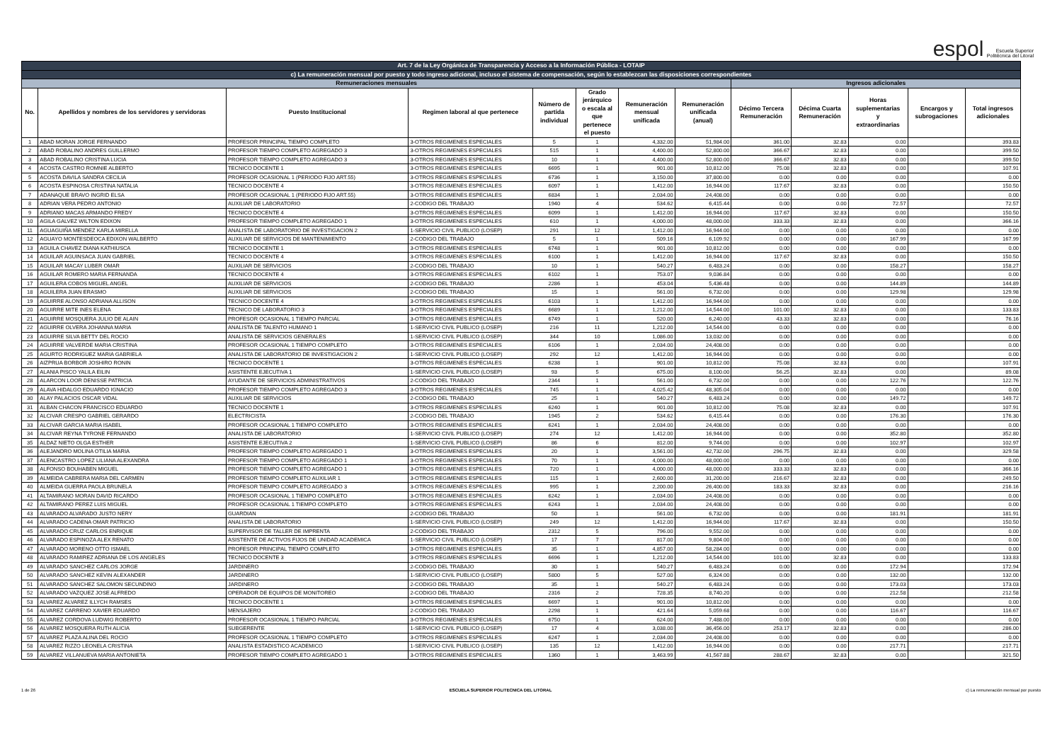espol Escuela Superior
Politécnica del Litoral
| Art. 7 de la Ley Orgánica de Transparencia y Acceso a la Información Pública - LOTAIP | | | | | | | | | | | | |
| --- | --- | --- | --- | --- | --- | --- | --- | --- | --- | --- | --- | --- |
| c) La remuneración mensual por puesto y todo ingreso adicional, incluso el sistema de compensación, según lo establezcan las disposiciones correspondientes | | | | | | | | | | | | |
| Remuneraciones mensuales | | | | | | | | Ingresos adicionales | | | | |
| No. | Apellidos y nombres de los servidores y servidoras | Puesto Institucional | Regimen laboral al que pertenece | Número de partida individual | Grado jerárquico o escala al que pertenece el puesto | Remuneración mensual unificada | Remuneración unificada (anual) | Décimo Tercera Remuneración | Décima Cuarta Remuneración | Horas suplementarias y extraordinarias | Encargos y subrogaciones | Total ingresos adicionales |
| 1 | ABAD MORAN JORGE FERNANDO | PROFESOR PRINCIPAL TIEMPO COMPLETO | 3-OTROS REGIMENES ESPECIALES | 5 | 1 | 4,332.00 | 51,984.00 | 361.00 | 32.83 | 0.00 | | 393.83 |
| 2 | ABAD ROBALINO ANDRES GUILLERMO | PROFESOR TIEMPO COMPLETO AGREGADO 3 | 3-OTROS REGIMENES ESPECIALES | 515 | 1 | 4,400.00 | 52,800.00 | 366.67 | 32.83 | 0.00 | | 399.50 |
| 3 | ABAD ROBALINO CRISTINA LUCIA | PROFESOR TIEMPO COMPLETO AGREGADO 3 | 3-OTROS REGIMENES ESPECIALES | 10 | 1 | 4,400.00 | 52,800.00 | 366.67 | 32.83 | 0.00 | | 399.50 |
| 4 | ACOSTA CASTRO ROMNIE ALBERTO | TECNICO DOCENTE 1 | 3-OTROS REGIMENES ESPECIALES | 6695 | 1 | 901.00 | 10,812.00 | 75.08 | 32.83 | 0.00 | | 107.91 |
| 5 | ACOSTA DAVILA SANDRA CECILIA | PROFESOR OCASIONAL 1 (PERIODO FIJO ART.55) | 3-OTROS REGIMENES ESPECIALES | 6736 | 1 | 3,150.00 | 37,800.00 | 0.00 | 0.00 | 0.00 | | 0.00 |
| 6 | ACOSTA ESPINOSA CRISTINA NATALIA | TECNICO DOCENTE 4 | 3-OTROS REGIMENES ESPECIALES | 6097 | 1 | 1,412.00 | 16,944.00 | 117.67 | 32.83 | 0.00 | | 150.50 |
| 7 | ADANAQUE BRAVO INGRID ELSA | PROFESOR OCASIONAL 1 (PERIODO FIJO ART.55) | 3-OTROS REGIMENES ESPECIALES | 6834 | 1 | 2,034.00 | 24,408.00 | 0.00 | 0.00 | 0.00 | | 0.00 |
| 8 | ADRIAN VERA PEDRO ANTONIO | AUXILIAR DE LABORATORIO | 2-CODIGO DEL TRABAJO | 1940 | 4 | 534.62 | 6,415.44 | 0.00 | 0.00 | 72.57 | | 72.57 |
| 9 | ADRIANO MACAS ARMANDO FREDY | TECNICO DOCENTE 4 | 3-OTROS REGIMENES ESPECIALES | 6099 | 1 | 1,412.00 | 16,944.00 | 117.67 | 32.83 | 0.00 | | 150.50 |
| 10 | AGILA GALVEZ WILTON EDIXON | PROFESOR TIEMPO COMPLETO AGREGADO 1 | 3-OTROS REGIMENES ESPECIALES | 610 | 1 | 4,000.00 | 48,000.00 | 333.33 | 32.83 | 0.00 | | 366.16 |
| 11 | AGUAGUIÑA MENDEZ KARLA MIRELLA | ANALISTA DE LABORATORIO DE INVESTIGACION 2 | 1-SERVICIO CIVIL PUBLICO (LOSEP) | 291 | 12 | 1,412.00 | 16,944.00 | 0.00 | 0.00 | 0.00 | | 0.00 |
| 12 | AGUAYO MONTESDEOCA EDIXON WALBERTO | AUXILIAR DE SERVICIOS DE MANTENIMIENTO | 2-CODIGO DEL TRABAJO | 5 | 1 | 509.16 | 6,109.92 | 0.00 | 0.00 | 167.99 | | 167.99 |
| 13 | AGUILA CHAVEZ DIANA KATHIUSCA | TECNICO DOCENTE 1 | 3-OTROS REGIMENES ESPECIALES | 6748 | 1 | 901.00 | 10,812.00 | 0.00 | 0.00 | 0.00 | | 0.00 |
| 14 | AGUILAR AGUINSACA JUAN GABRIEL | TECNICO DOCENTE 4 | 3-OTROS REGIMENES ESPECIALES | 6100 | 1 | 1,412.00 | 16,944.00 | 117.67 | 32.83 | 0.00 | | 150.50 |
| 15 | AGUILAR MACAY LUBER OMAR | AUXILIAR DE SERVICIOS | 2-CODIGO DEL TRABAJO | 10 | 1 | 540.27 | 6,483.24 | 0.00 | 0.00 | 158.27 | | 158.27 |
| 16 | AGUILAR ROMERO MARIA FERNANDA | TECNICO DOCENTE 4 | 3-OTROS REGIMENES ESPECIALES | 6102 | 1 | 753.07 | 9,036.84 | 0.00 | 0.00 | 0.00 | | 0.00 |
| 17 | AGUILERA COBOS MIGUEL ANGEL | AUXILIAR DE SERVICIOS | 2-CODIGO DEL TRABAJO | 2286 | 1 | 453.04 | 5,436.48 | 0.00 | 0.00 | 144.89 | | 144.89 |
| 18 | AGUILERA JUAN ERASMO | AUXILIAR DE SERVICIOS | 2-CODIGO DEL TRABAJO | 15 | 1 | 561.00 | 6,732.00 | 0.00 | 0.00 | 129.98 | | 129.98 |
| 19 | AGUIRRE ALONSO ADRIANA ALLISON | TECNICO DOCENTE 4 | 3-OTROS REGIMENES ESPECIALES | 6103 | 1 | 1,412.00 | 16,944.00 | 0.00 | 0.00 | 0.00 | | 0.00 |
| 20 | AGUIRRE MITE INES ELENA | TECNICO DE LABORATORIO 3 | 3-OTROS REGIMENES ESPECIALES | 6689 | 1 | 1,212.00 | 14,544.00 | 101.00 | 32.83 | 0.00 | | 133.83 |
| 21 | AGUIRRE MOSQUERA JULIO DE ALAIN | PROFESOR OCASIONAL 1 TIEMPO PARCIAL | 3-OTROS REGIMENES ESPECIALES | 6749 | 1 | 520.00 | 6,240.00 | 43.33 | 32.83 | 0.00 | | 76.16 |
| 22 | AGUIRRE OLVERA JOHANNA MARIA | ANALISTA DE TALENTO HUMANO 1 | 1-SERVICIO CIVIL PUBLICO (LOSEP) | 216 | 11 | 1,212.00 | 14,544.00 | 0.00 | 0.00 | 0.00 | | 0.00 |
| 23 | AGUIRRE SILVA BETTY DEL ROCIO | ANALISTA DE SERVICIOS GENERALES | 1-SERVICIO CIVIL PUBLICO (LOSEP) | 344 | 10 | 1,086.00 | 13,032.00 | 0.00 | 0.00 | 0.00 | | 0.00 |
| 24 | AGUIRRE VALVERDE MARIA CRISTINA | PROFESOR OCASIONAL 1 TIEMPO COMPLETO | 3-OTROS REGIMENES ESPECIALES | 6106 | 1 | 2,034.00 | 24,408.00 | 0.00 | 0.00 | 0.00 | | 0.00 |
| 25 | AGURTO RODRIGUEZ MARIA GABRIELA | ANALISTA DE LABORATORIO DE INVESTIGACION 2 | 1-SERVICIO CIVIL PUBLICO (LOSEP) | 292 | 12 | 1,412.00 | 16,944.00 | 0.00 | 0.00 | 0.00 | | 0.00 |
| 26 | AIZPRUA BORBOR JOSHIRO RONIN | TECNICO DOCENTE 1 | 3-OTROS REGIMENES ESPECIALES | 6238 | 1 | 901.00 | 10,812.00 | 75.08 | 32.83 | 0.00 | | 107.91 |
| 27 | ALANIA PISCO YALILA EILIN | ASISTENTE EJECUTIVA 1 | 1-SERVICIO CIVIL PUBLICO (LOSEP) | 93 | 5 | 675.00 | 8,100.00 | 56.25 | 32.83 | 0.00 | | 89.08 |
| 28 | ALARCON LOOR DENISSE PATRICIA | AYUDANTE DE SERVICIOS ADMINISTRATIVOS | 2-CODIGO DEL TRABAJO | 2344 | 1 | 561.00 | 6,732.00 | 0.00 | 0.00 | 122.76 | | 122.76 |
| 29 | ALAVA HIDALGO EDUARDO IGNACIO | PROFESOR TIEMPO COMPLETO AGREGADO 3 | 3-OTROS REGIMENES ESPECIALES | 745 | 1 | 4,025.42 | 48,305.04 | 0.00 | 0.00 | 0.00 | | 0.00 |
| 30 | ALAY PALACIOS OSCAR VIDAL | AUXILIAR DE SERVICIOS | 2-CODIGO DEL TRABAJO | 25 | 1 | 540.27 | 6,483.24 | 0.00 | 0.00 | 149.72 | | 149.72 |
| 31 | ALBAN CHACON FRANCISCO EDUARDO | TECNICO DOCENTE 1 | 3-OTROS REGIMENES ESPECIALES | 6240 | 1 | 901.00 | 10,812.00 | 75.08 | 32.83 | 0.00 | | 107.91 |
| 32 | ALCIVAR CRESPO GABRIEL GERARDO | ELECTRICISTA | 2-CODIGO DEL TRABAJO | 1945 | 2 | 534.62 | 6,415.44 | 0.00 | 0.00 | 176.30 | | 176.30 |
| 33 | ALCIVAR GARCIA MARIA ISABEL | PROFESOR OCASIONAL 1 TIEMPO COMPLETO | 3-OTROS REGIMENES ESPECIALES | 6241 | 1 | 2,034.00 | 24,408.00 | 0.00 | 0.00 | 0.00 | | 0.00 |
| 34 | ALCIVAR REYNA TYRONE FERNANDO | ANALISTA DE LABORATORIO | 1-SERVICIO CIVIL PUBLICO (LOSEP) | 274 | 12 | 1,412.00 | 16,944.00 | 0.00 | 0.00 | 352.80 | | 352.80 |
| 35 | ALDAZ NIETO OLGA ESTHER | ASISTENTE EJECUTIVA 2 | 1-SERVICIO CIVIL PUBLICO (LOSEP) | 86 | 6 | 812.00 | 9,744.00 | 0.00 | 0.00 | 102.97 | | 102.97 |
| 36 | ALEJANDRO MOLINA OTILIA MARIA | PROFESOR TIEMPO COMPLETO AGREGADO 1 | 3-OTROS REGIMENES ESPECIALES | 20 | 1 | 3,561.00 | 42,732.00 | 296.75 | 32.83 | 0.00 | | 329.58 |
| 37 | ALENCASTRO LOPEZ LILIANA ALEXANDRA | PROFESOR TIEMPO COMPLETO AGREGADO 1 | 3-OTROS REGIMENES ESPECIALES | 70 | 1 | 4,000.00 | 48,000.00 | 0.00 | 0.00 | 0.00 | | 0.00 |
| 38 | ALFONSO BOUHABEN MIGUEL | PROFESOR TIEMPO COMPLETO AGREGADO 1 | 3-OTROS REGIMENES ESPECIALES | 720 | 1 | 4,000.00 | 48,000.00 | 333.33 | 32.83 | 0.00 | | 366.16 |
| 39 | ALMEIDA CABRERA MARIA DEL CARMEN | PROFESOR TIEMPO COMPLETO AUXILIAR 1 | 3-OTROS REGIMENES ESPECIALES | 115 | 1 | 2,600.00 | 31,200.00 | 216.67 | 32.83 | 0.00 | | 249.50 |
| 40 | ALMEIDA GUERRA PAOLA BRUNELA | PROFESOR TIEMPO COMPLETO AGREGADO 3 | 3-OTROS REGIMENES ESPECIALES | 995 | 1 | 2,200.00 | 26,400.00 | 183.33 | 32.83 | 0.00 | | 216.16 |
| 41 | ALTAMIRANO MORAN DAVID RICARDO | PROFESOR OCASIONAL 1 TIEMPO COMPLETO | 3-OTROS REGIMENES ESPECIALES | 6242 | 1 | 2,034.00 | 24,408.00 | 0.00 | 0.00 | 0.00 | | 0.00 |
| 42 | ALTAMIRANO PEREZ LUIS MIGUEL | PROFESOR OCASIONAL 1 TIEMPO COMPLETO | 3-OTROS REGIMENES ESPECIALES | 6243 | 1 | 2,034.00 | 24,408.00 | 0.00 | 0.00 | 0.00 | | 0.00 |
| 43 | ALVARADO ALVARADO JUSTO NERY | GUARDIAN | 2-CODIGO DEL TRABAJO | 50 | 1 | 561.00 | 6,732.00 | 0.00 | 0.00 | 181.91 | | 181.91 |
| 44 | ALVARADO CADENA OMAR PATRICIO | ANALISTA DE LABORATORIO | 1-SERVICIO CIVIL PUBLICO (LOSEP) | 249 | 12 | 1,412.00 | 16,944.00 | 117.67 | 32.83 | 0.00 | | 150.50 |
| 45 | ALVARADO CRUZ CARLOS ENRIQUE | SUPERVISOR DE TALLER DE IMPRENTA | 2-CODIGO DEL TRABAJO | 2312 | 5 | 796.00 | 9,552.00 | 0.00 | 0.00 | 0.00 | | 0.00 |
| 46 | ALVARADO ESPINOZA ALEX RENATO | ASISTENTE DE ACTIVOS FIJOS DE UNIDAD ACADEMICA | 1-SERVICIO CIVIL PUBLICO (LOSEP) | 17 | 7 | 817.00 | 9,804.00 | 0.00 | 0.00 | 0.00 | | 0.00 |
| 47 | ALVARADO MORENO OTTO ISMAEL | PROFESOR PRINCIPAL TIEMPO COMPLETO | 3-OTROS REGIMENES ESPECIALES | 35 | 1 | 4,857.00 | 58,284.00 | 0.00 | 0.00 | 0.00 | | 0.00 |
| 48 | ALVARADO RAMIREZ ADRIANA DE LOS ANGELES | TECNICO DOCENTE 3 | 3-OTROS REGIMENES ESPECIALES | 6696 | 1 | 1,212.00 | 14,544.00 | 101.00 | 32.83 | 0.00 | | 133.83 |
| 49 | ALVARADO SANCHEZ CARLOS JORGE | JARDINERO | 2-CODIGO DEL TRABAJO | 30 | 1 | 540.27 | 6,483.24 | 0.00 | 0.00 | 172.94 | | 172.94 |
| 50 | ALVARADO SANCHEZ KEVIN ALEXANDER | JARDINERO | 1-SERVICIO CIVIL PUBLICO (LOSEP) | 5800 | 5 | 527.00 | 6,324.00 | 0.00 | 0.00 | 132.00 | | 132.00 |
| 51 | ALVARADO SANCHEZ SALOMON SECUNDINO | JARDINERO | 2-CODIGO DEL TRABAJO | 35 | 1 | 540.27 | 6,483.24 | 0.00 | 0.00 | 173.03 | | 173.03 |
| 52 | ALVARADO VAZQUEZ JOSE ALFREDO | OPERADOR DE EQUIPOS DE MONITOREO | 2-CODIGO DEL TRABAJO | 2316 | 2 | 728.35 | 8,740.20 | 0.00 | 0.00 | 212.58 | | 212.58 |
| 53 | ALVAREZ ALVAREZ ILLYCH RAMSES | TECNICO DOCENTE 1 | 3-OTROS REGIMENES ESPECIALES | 6697 | 1 | 901.00 | 10,812.00 | 0.00 | 0.00 | 0.00 | | 0.00 |
| 54 | ALVAREZ CARRENO XAVIER EDUARDO | MENSAJERO | 2-CODIGO DEL TRABAJO | 2298 | 1 | 421.64 | 5,059.68 | 0.00 | 0.00 | 116.67 | | 116.67 |
| 55 | ALVAREZ CORDOVA LUDWIG ROBERTO | PROFESOR OCASIONAL 1 TIEMPO PARCIAL | 3-OTROS REGIMENES ESPECIALES | 6750 | 1 | 624.00 | 7,488.00 | 0.00 | 0.00 | 0.00 | | 0.00 |
| 56 | ALVAREZ MOSQUERA RUTH ALICIA | SUBGERENTE | 1-SERVICIO CIVIL PUBLICO (LOSEP) | 17 | 4 | 3,038.00 | 36,456.00 | 253.17 | 32.83 | 0.00 | | 286.00 |
| 57 | ALVAREZ PLAZA ALINA DEL ROCIO | PROFESOR OCASIONAL 1 TIEMPO COMPLETO | 3-OTROS REGIMENES ESPECIALES | 6247 | 1 | 2,034.00 | 24,408.00 | 0.00 | 0.00 | 0.00 | | 0.00 |
| 58 | ALVAREZ RIZZO LEONELA CRISTINA | ANALISTA ESTADISTICO ACADEMICO | 1-SERVICIO CIVIL PUBLICO (LOSEP) | 135 | 12 | 1,412.00 | 16,944.00 | 0.00 | 0.00 | 217.71 | | 217.71 |
| 59 | ALVAREZ VILLANUEVA MARIA ANTONIETA | PROFESOR TIEMPO COMPLETO AGREGADO 1 | 3-OTROS REGIMENES ESPECIALES | 1360 | 1 | 3,463.99 | 41,567.88 | 288.67 | 32.83 | 0.00 | | 321.50 |
1 de 26 ESCUELA SUPERIOR POLITECNICA DEL LITORAL c) La remuneración mensual por puesto